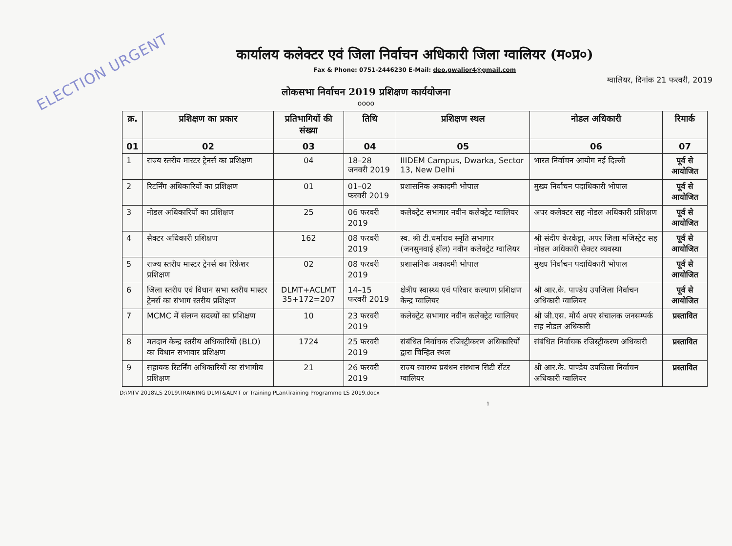ELECTION URGENT
कार्यालय कलेक्टर एवं जिला निर्वाचन अधिकारी जिला ग्वालियर (म०प्र०)
Fax & Phone: 0751-2446230 E-Mail: deo.gwalior4@gmail.com
ग्वालियर, दिनांक 21 फरवरी, 2019
लोकसभा निर्वाचन 2019 प्रशिक्षण कार्ययोजना
oooo
| क्र. | प्रशिक्षण का प्रकार | प्रतिभागियों की संख्या | तिथि | प्रशिक्षण स्थल | नोडल अधिकारी | रिमार्क |
| --- | --- | --- | --- | --- | --- | --- |
| 01 | 02 | 03 | 04 | 05 | 06 | 07 |
| 1 | राज्य स्तरीय मास्टर ट्रेनर्स का प्रशिक्षण | 04 | 18–28 जनवरी 2019 | IIIDEM Campus, Dwarka, Sector 13, New Delhi | भारत निर्वाचन आयोग नई दिल्ली | पूर्व से आयोजित |
| 2 | रिटर्निंग अधिकारियों का प्रशिक्षण | 01 | 01–02 फरवरी 2019 | प्रशासनिक अकादमी भोपाल | मुख्य निर्वाचन पदाधिकारी भोपाल | पूर्व से आयोजित |
| 3 | नोडल अधिकारियों का प्रशिक्षण | 25 | 06 फरवरी 2019 | कलेक्ट्रेट सभागार नवीन कलेक्ट्रेट ग्वालियर | अपर कलेक्टर सह नोडल अधिकारी प्रशिक्षण | पूर्व से आयोजित |
| 4 | सैक्टर अधिकारी प्रशिक्षण | 162 | 08 फरवरी 2019 | स्व. श्री टी.धर्माराव स्मृति सभागार (जनसुनवाई हॉल) नवीन कलेक्ट्रेट ग्वालियर | श्री संदीप केरकेट्टा, अपर जिला मजिस्ट्रेट सह नोडल अधिकारी सैक्टर व्यवस्था | पूर्व से आयोजित |
| 5 | राज्य स्तरीय मास्टर ट्रेनर्स का रिफ्रेशर प्रशिक्षण | 02 | 08 फरवरी 2019 | प्रशासनिक अकादमी भोपाल | मुख्य निर्वाचन पदाधिकारी भोपाल | पूर्व से आयोजित |
| 6 | जिला स्तरीय एवं विधान सभा स्तरीय मास्टर ट्रेनर्स का संभाग स्तरीय प्रशिक्षण | DLMT+ACLMT 35+172=207 | 14–15 फरवरी 2019 | क्षेत्रीय स्वास्थ्य एवं परिवार कल्याण प्रशिक्षण केन्द्र ग्वालियर | श्री आर.के. पाण्डेय उपजिला निर्वाचन अधिकारी ग्वालियर | पूर्व से आयोजित |
| 7 | MCMC में संलग्न सदस्यों का प्रशिक्षण | 10 | 23 फरवरी 2019 | कलेक्ट्रेट सभागार नवीन कलेक्ट्रेट ग्वालियर | श्री जी.एस. मौर्य अपर संचालक जनसम्पर्क सह नोडल अधिकारी | प्रस्तावित |
| 8 | मतदान केन्द्र स्तरीय अधिकारियों (BLO) का विधान सभावार प्रशिक्षण | 1724 | 25 फरवरी 2019 | संबंधित निर्वाचक रजिस्ट्रीकरण अधिकारियों द्वारा चिन्हित स्थल | संबंधित निर्वाचक रजिस्ट्रीकरण अधिकारी | प्रस्तावित |
| 9 | सहायक रिटर्निंग अधिकारियों का संभागीय प्रशिक्षण | 21 | 26 फरवरी 2019 | राज्य स्वास्थ्य प्रबंधन संस्थान सिटी सेंटर ग्वालियर | श्री आर.के. पाण्डेय उपजिला निर्वाचन अधिकारी ग्वालियर | प्रस्तावित |
D:\MTV 2018\LS 2019\TRAINING DLMT&ALMT or Training PLan\Training Programme LS 2019.docx
1